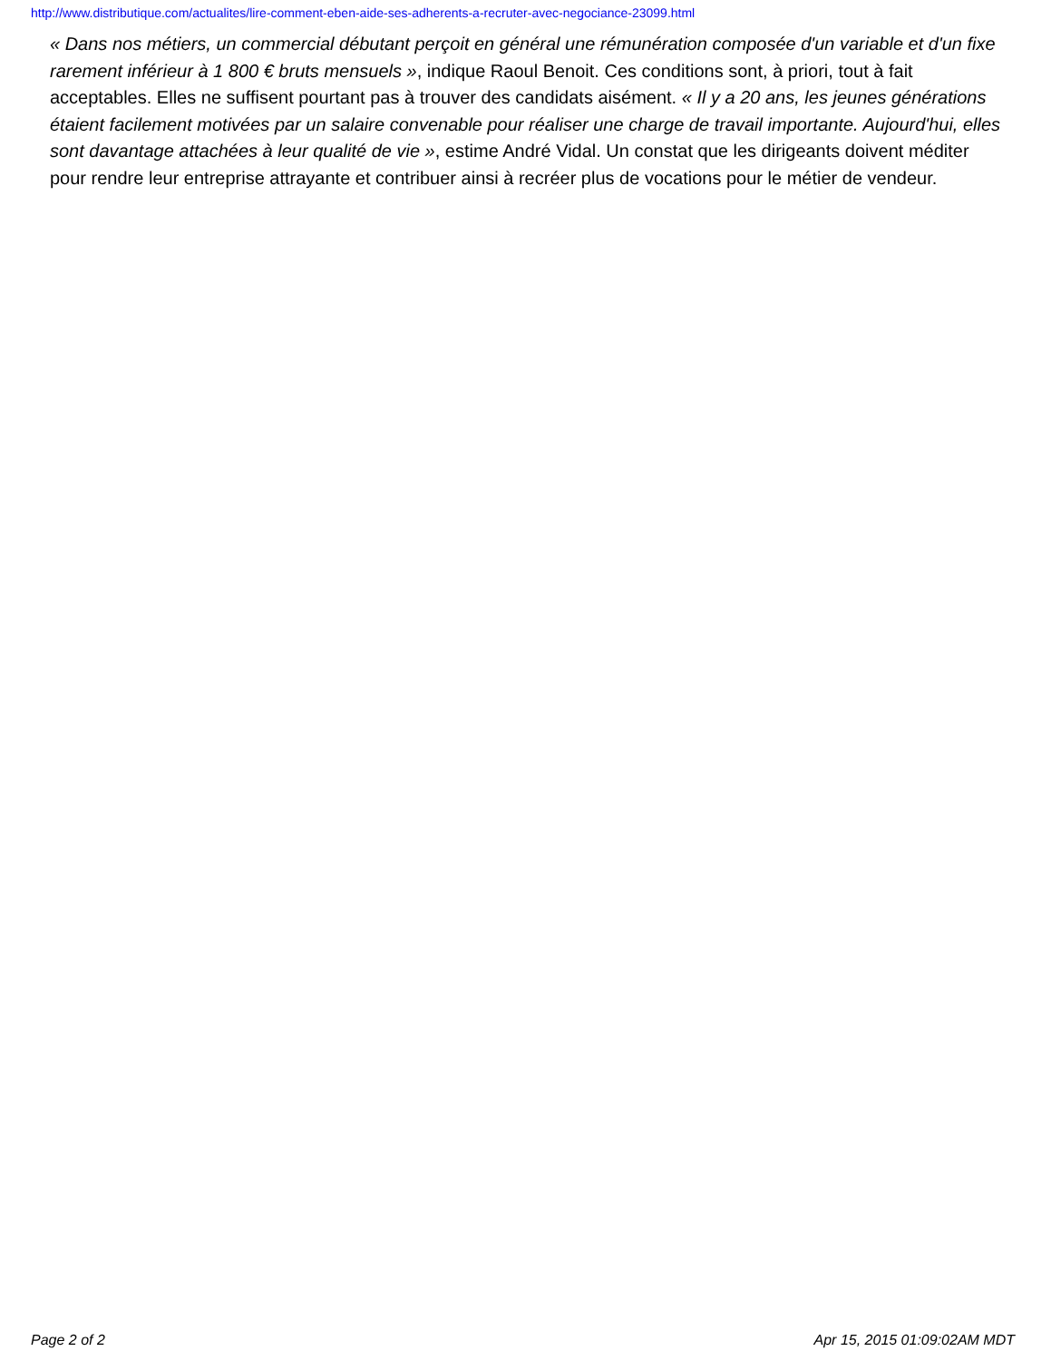http://www.distributique.com/actualites/lire-comment-eben-aide-ses-adherents-a-recruter-avec-negociance-23099.html
« Dans nos métiers, un commercial débutant perçoit en général une rémunération composée d'un variable et d'un fixe rarement inférieur à 1 800 € bruts mensuels », indique Raoul Benoit. Ces conditions sont, à priori, tout à fait acceptables. Elles ne suffisent pourtant pas à trouver des candidats aisément. « Il y a 20 ans, les jeunes générations étaient facilement motivées par un salaire convenable pour réaliser une charge de travail importante. Aujourd'hui, elles sont davantage attachées à leur qualité de vie », estime André Vidal. Un constat que les dirigeants doivent méditer pour rendre leur entreprise attrayante et contribuer ainsi à recréer plus de vocations pour le métier de vendeur.
Page 2 of 2 Apr 15, 2015 01:09:02AM MDT